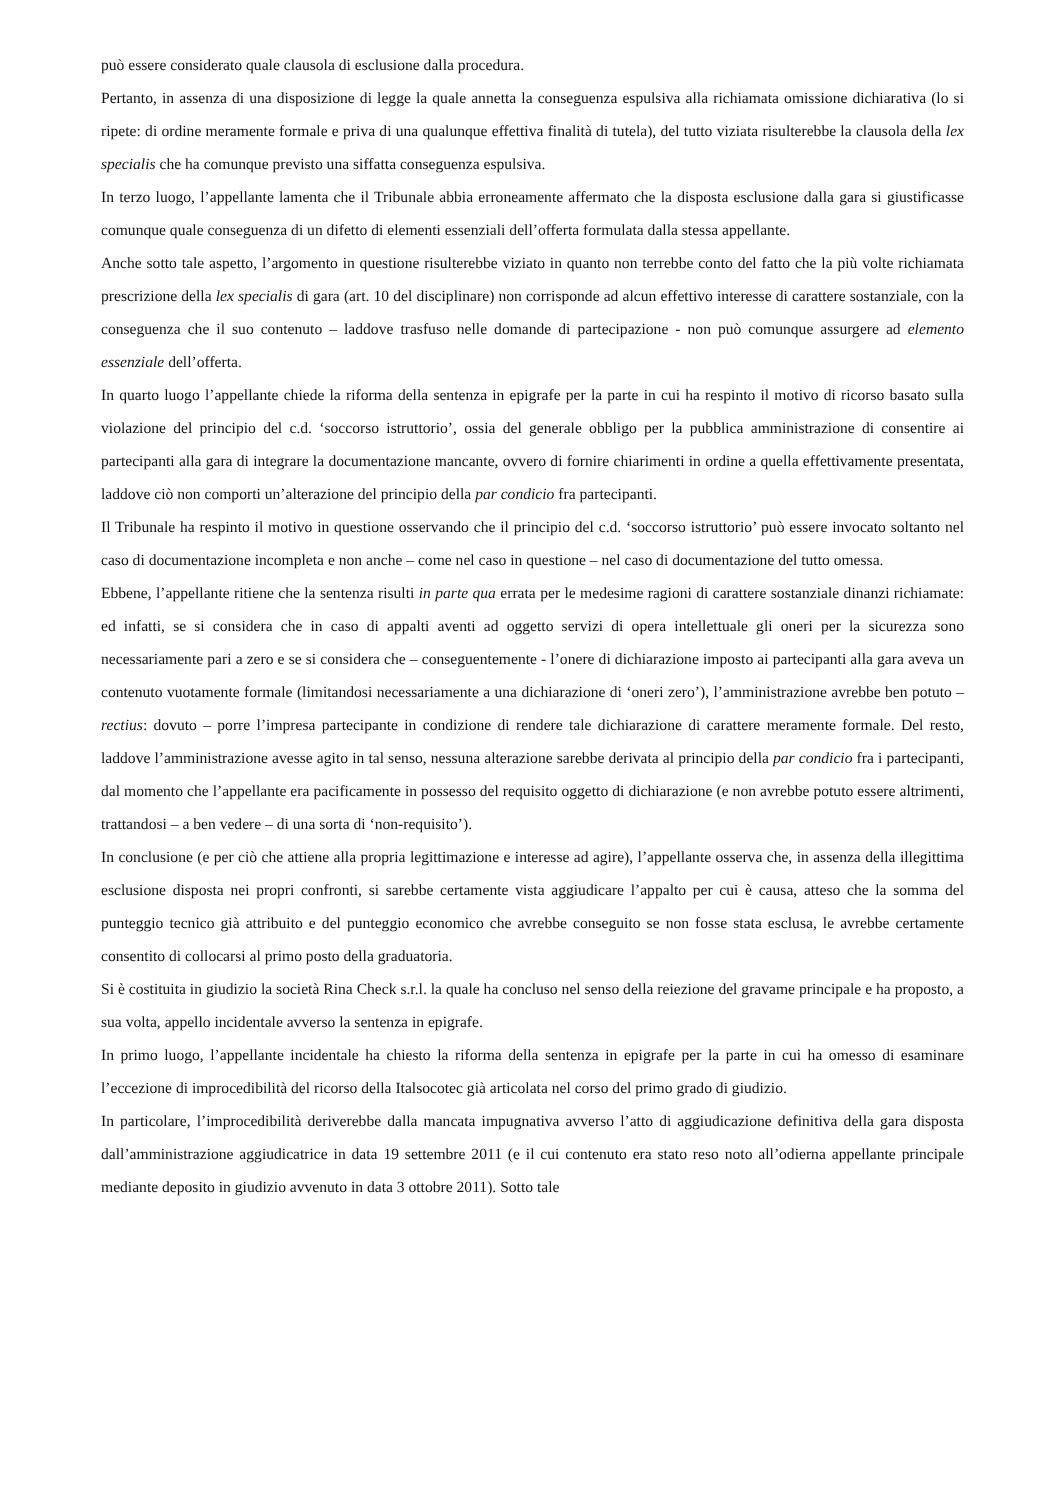può essere considerato quale clausola di esclusione dalla procedura.
Pertanto, in assenza di una disposizione di legge la quale annetta la conseguenza espulsiva alla richiamata omissione dichiarativa (lo si ripete: di ordine meramente formale e priva di una qualunque effettiva finalità di tutela), del tutto viziata risulterebbe la clausola della lex specialis che ha comunque previsto una siffatta conseguenza espulsiva.
In terzo luogo, l’appellante lamenta che il Tribunale abbia erroneamente affermato che la disposta esclusione dalla gara si giustificasse comunque quale conseguenza di un difetto di elementi essenziali dell’offerta formulata dalla stessa appellante.
Anche sotto tale aspetto, l’argomento in questione risulterebbe viziato in quanto non terrebbe conto del fatto che la più volte richiamata prescrizione della lex specialis di gara (art. 10 del disciplinare) non corrisponde ad alcun effettivo interesse di carattere sostanziale, con la conseguenza che il suo contenuto – laddove trasfuso nelle domande di partecipazione - non può comunque assurgere ad elemento essenziale dell’offerta.
In quarto luogo l’appellante chiede la riforma della sentenza in epigrafe per la parte in cui ha respinto il motivo di ricorso basato sulla violazione del principio del c.d. ‘soccorso istruttorio’, ossia del generale obbligo per la pubblica amministrazione di consentire ai partecipanti alla gara di integrare la documentazione mancante, ovvero di fornire chiarimenti in ordine a quella effettivamente presentata, laddove ciò non comporti un’alterazione del principio della par condicio fra partecipanti.
Il Tribunale ha respinto il motivo in questione osservando che il principio del c.d. ‘soccorso istruttorio’ può essere invocato soltanto nel caso di documentazione incompleta e non anche – come nel caso in questione – nel caso di documentazione del tutto omessa.
Ebbene, l’appellante ritiene che la sentenza risulti in parte qua errata per le medesime ragioni di carattere sostanziale dinanzi richiamate: ed infatti, se si considera che in caso di appalti aventi ad oggetto servizi di opera intellettuale gli oneri per la sicurezza sono necessariamente pari a zero e se si considera che – conseguentemente - l’onere di dichiarazione imposto ai partecipanti alla gara aveva un contenuto vuotamente formale (limitandosi necessariamente a una dichiarazione di ‘oneri zero’), l’amministrazione avrebbe ben potuto –rectius: dovuto – porre l’impresa partecipante in condizione di rendere tale dichiarazione di carattere meramente formale. Del resto, laddove l’amministrazione avesse agito in tal senso, nessuna alterazione sarebbe derivata al principio della par condicio fra i partecipanti, dal momento che l’appellante era pacificamente in possesso del requisito oggetto di dichiarazione (e non avrebbe potuto essere altrimenti, trattandosi – a ben vedere – di una sorta di ‘non-requisito’).
In conclusione (e per ciò che attiene alla propria legittimazione e interesse ad agire), l’appellante osserva che, in assenza della illegittima esclusione disposta nei propri confronti, si sarebbe certamente vista aggiudicare l’appalto per cui è causa, atteso che la somma del punteggio tecnico già attribuito e del punteggio economico che avrebbe conseguito se non fosse stata esclusa, le avrebbe certamente consentito di collocarsi al primo posto della graduatoria.
Si è costituita in giudizio la società Rina Check s.r.l. la quale ha concluso nel senso della reiezione del gravame principale e ha proposto, a sua volta, appello incidentale avverso la sentenza in epigrafe.
In primo luogo, l’appellante incidentale ha chiesto la riforma della sentenza in epigrafe per la parte in cui ha omesso di esaminare l’eccezione di improcedibilità del ricorso della Italsocotec già articolata nel corso del primo grado di giudizio.
In particolare, l’improcedibilità deriverebbe dalla mancata impugnativa avverso l’atto di aggiudicazione definitiva della gara disposta dall’amministrazione aggiudicatrice in data 19 settembre 2011 (e il cui contenuto era stato reso noto all’odierna appellante principale mediante deposito in giudizio avvenuto in data 3 ottobre 2011). Sotto tale